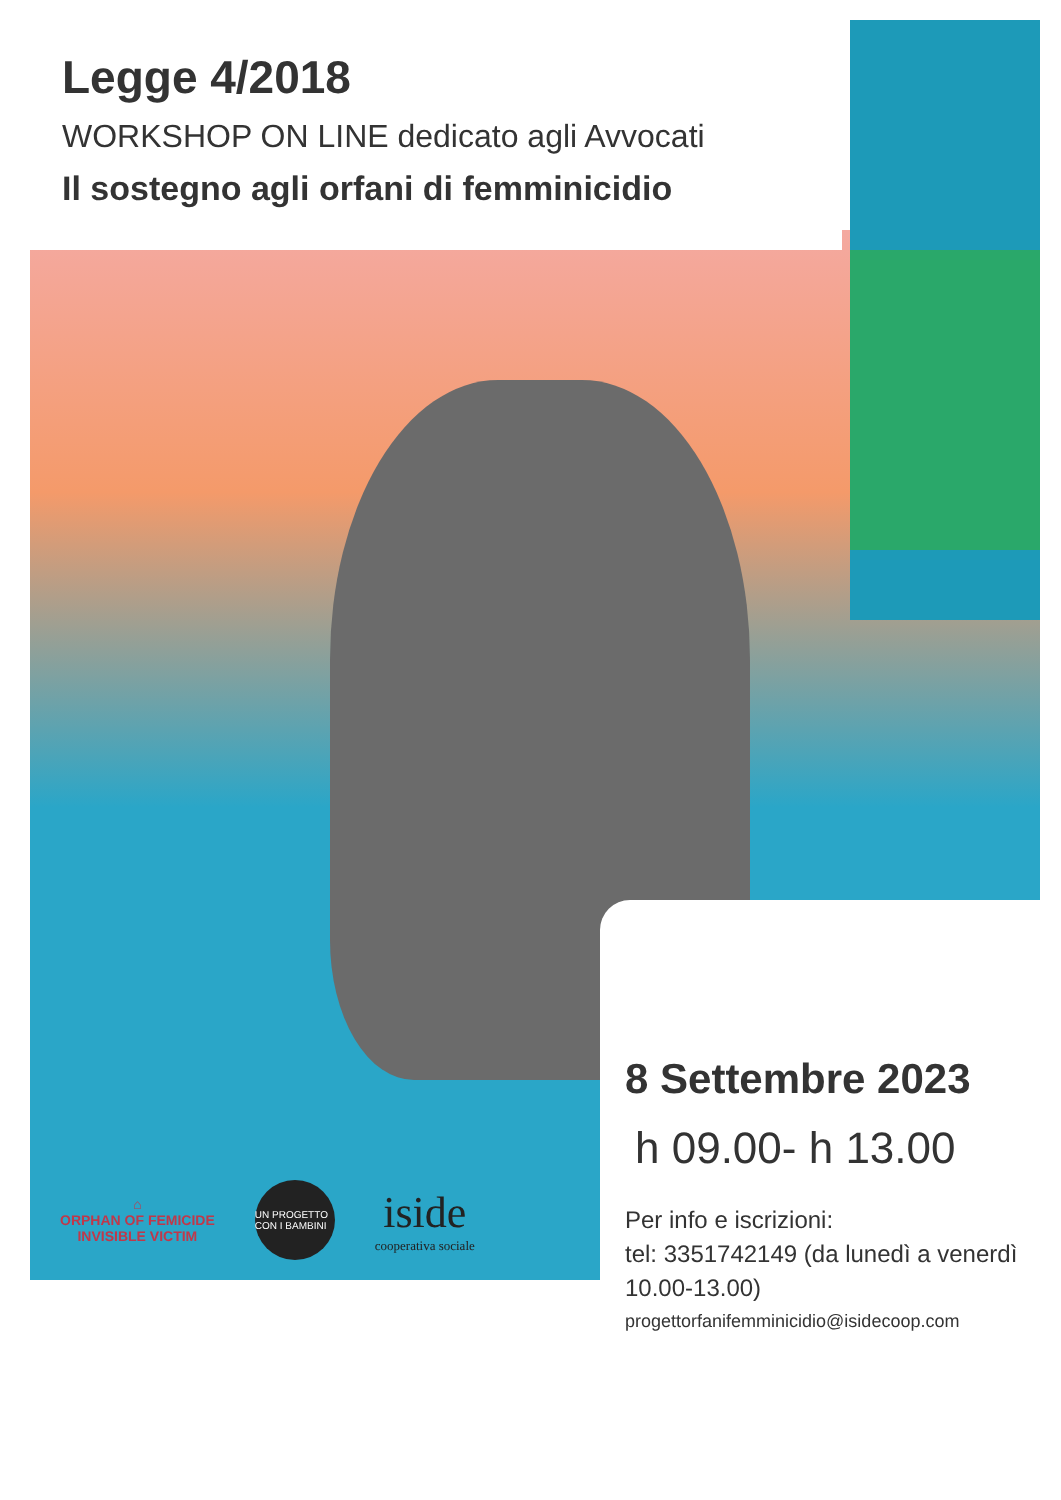Legge 4/2018
WORKSHOP ON LINE dedicato agli Avvocati
Il sostegno agli orfani di femminicidio
8 Settembre 2023
h 09.00- h 13.00
Per info e iscrizioni:
tel: 3351742149 (da lunedì a venerdì 10.00-13.00)
progettorfanifemminicidio@isidecoop.com
⌂
ORPHAN OF FEMICIDE
INVISIBLE VICTIM
UN PROGETTO CON I BAMBINI
iside
cooperativa sociale